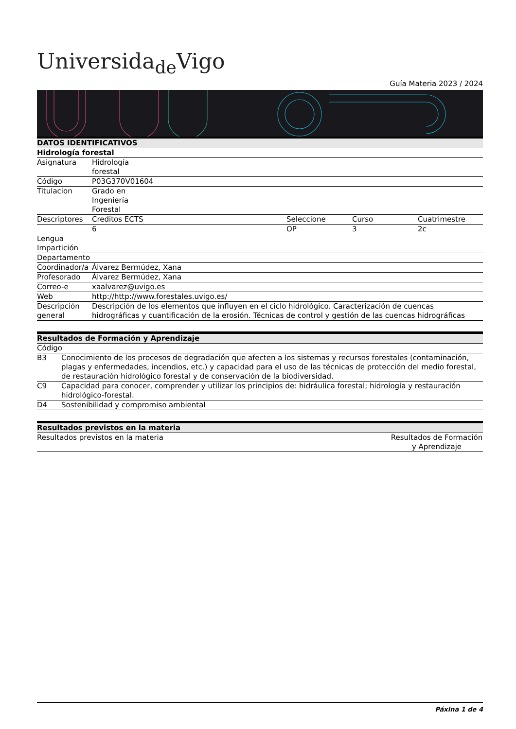Universida<sub>de</sub>Vigo
Guía Materia 2023 / 2024
| DATOS IDENTIFICATIVOS | | | | |
| --- | --- | --- | --- | --- |
| Hidrología forestal | | | | |
| Asignatura | Hidrología forestal | | | |
| Código | P03G370V01604 | | | |
| Titulacion | Grado en Ingeniería Forestal | | | |
| Descriptores | Creditos ECTS | Seleccione | Curso | Cuatrimestre |
| | 6 | OP | 3 | 2c |
| Lengua Impartición | | | | |
| Departamento | | | | |
| Coordinador/a | Álvarez Bermúdez, Xana | | | |
| Profesorado | Álvarez Bermúdez, Xana | | | |
| Correo-e | xaalvarez@uvigo.es | | | |
| Web | http://http://www.forestales.uvigo.es/ | | | |
| Descripción general | Descripción de los elementos que influyen en el ciclo hidrológico. Caracterización de cuencas hidrográficas y cuantificación de la erosión. Técnicas de control y gestión de las cuencas hidrográficas | | | |
| Resultados de Formación y Aprendizaje | |
| --- | --- |
| Código | |
| B3 | Conocimiento de los procesos de degradación que afecten a los sistemas y recursos forestales (contaminación, plagas y enfermedades, incendios, etc.) y capacidad para el uso de las técnicas de protección del medio forestal, de restauración hidrológico forestal y de conservación de la biodiversidad. |
| C9 | Capacidad para conocer, comprender y utilizar los principios de: hidráulica forestal; hidrología y restauración hidrológico-forestal. |
| D4 | Sostenibilidad y compromiso ambiental |
| Resultados previstos en la materia | |
| --- | --- |
| Resultados previstos en la materia | Resultados de Formación y Aprendizaje |
Páxina 1 de 4